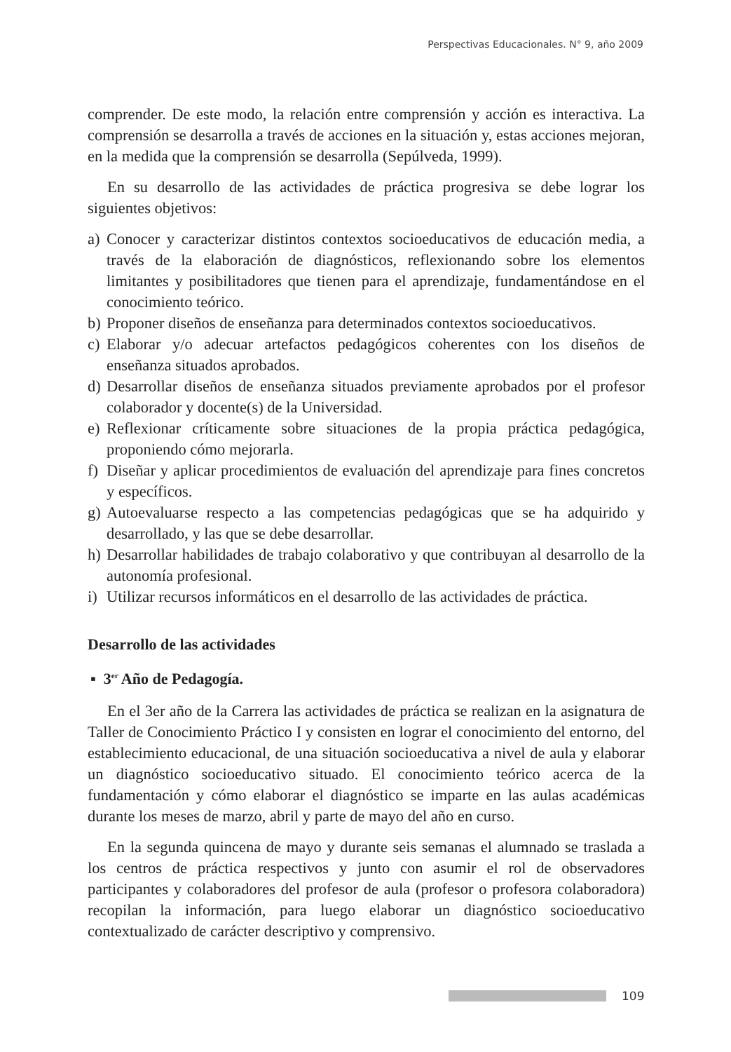Perspectivas Educacionales. N° 9, año 2009
comprender. De este modo, la relación entre comprensión y acción es interactiva. La comprensión se desarrolla a través de acciones en la situación y, estas acciones mejoran, en la medida que la comprensión se desarrolla (Sepúlveda, 1999).
En su desarrollo de las actividades de práctica progresiva se debe lograr los siguientes objetivos:
a) Conocer y caracterizar distintos contextos socioeducativos de educación media, a través de la elaboración de diagnósticos, reflexionando sobre los elementos limitantes y posibilitadores que tienen para el aprendizaje, fundamentándose en el conocimiento teórico.
b) Proponer diseños de enseñanza para determinados contextos socioeducativos.
c) Elaborar y/o adecuar artefactos pedagógicos coherentes con los diseños de enseñanza situados aprobados.
d) Desarrollar diseños de enseñanza situados previamente aprobados por el profesor colaborador y docente(s) de la Universidad.
e) Reflexionar críticamente sobre situaciones de la propia práctica pedagógica, proponiendo cómo mejorarla.
f) Diseñar y aplicar procedimientos de evaluación del aprendizaje para fines concretos y específicos.
g) Autoevaluarse respecto a las competencias pedagógicas que se ha adquirido y desarrollado, y las que se debe desarrollar.
h) Desarrollar habilidades de trabajo colaborativo y que contribuyan al desarrollo de la autonomía profesional.
i) Utilizar recursos informáticos en el desarrollo de las actividades de práctica.
Desarrollo de las actividades
▪ 3<sup>er</sup> Año de Pedagogía.
En el 3er año de la Carrera las actividades de práctica se realizan en la asignatura de Taller de Conocimiento Práctico I y consisten en lograr el conocimiento del entorno, del establecimiento educacional, de una situación socioeducativa a nivel de aula y elaborar un diagnóstico socioeducativo situado. El conocimiento teórico acerca de la fundamentación y cómo elaborar el diagnóstico se imparte en las aulas académicas durante los meses de marzo, abril y parte de mayo del año en curso.
En la segunda quincena de mayo y durante seis semanas el alumnado se traslada a los centros de práctica respectivos y junto con asumir el rol de observadores participantes y colaboradores del profesor de aula (profesor o profesora colaboradora) recopilan la información, para luego elaborar un diagnóstico socioeducativo contextualizado de carácter descriptivo y comprensivo.
109